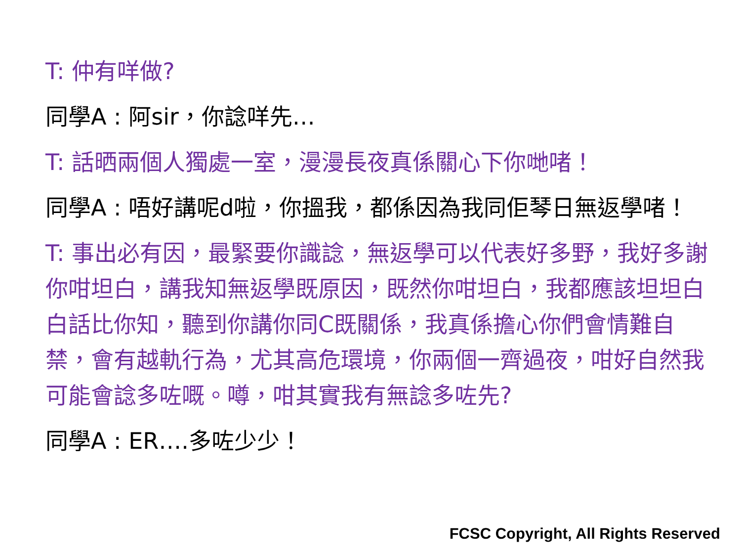T: 仲有咩做?
同學A : 阿sir，你諗咩先…
T: 話晒兩個人獨處一室，漫漫長夜真係關心下你哋啫！
同學A : 唔好講呢d啦，你搵我，都係因為我同佢琴日無返學啫！
T: 事出必有因，最緊要你識諗，無返學可以代表好多野，我好多謝你咁坦白，講我知無返學既原因，既然你咁坦白，我都應該坦坦白白話比你知，聽到你講你同C既關係，我真係擔心你們會情難自禁，會有越軌行為，尤其高危環境，你兩個一齊過夜，咁好自然我可能會諗多咗嘅。噂，咁其實我有無諗多咗先?
同學A : ER….多咗少少！
FCSC Copyright, All Rights Reserved